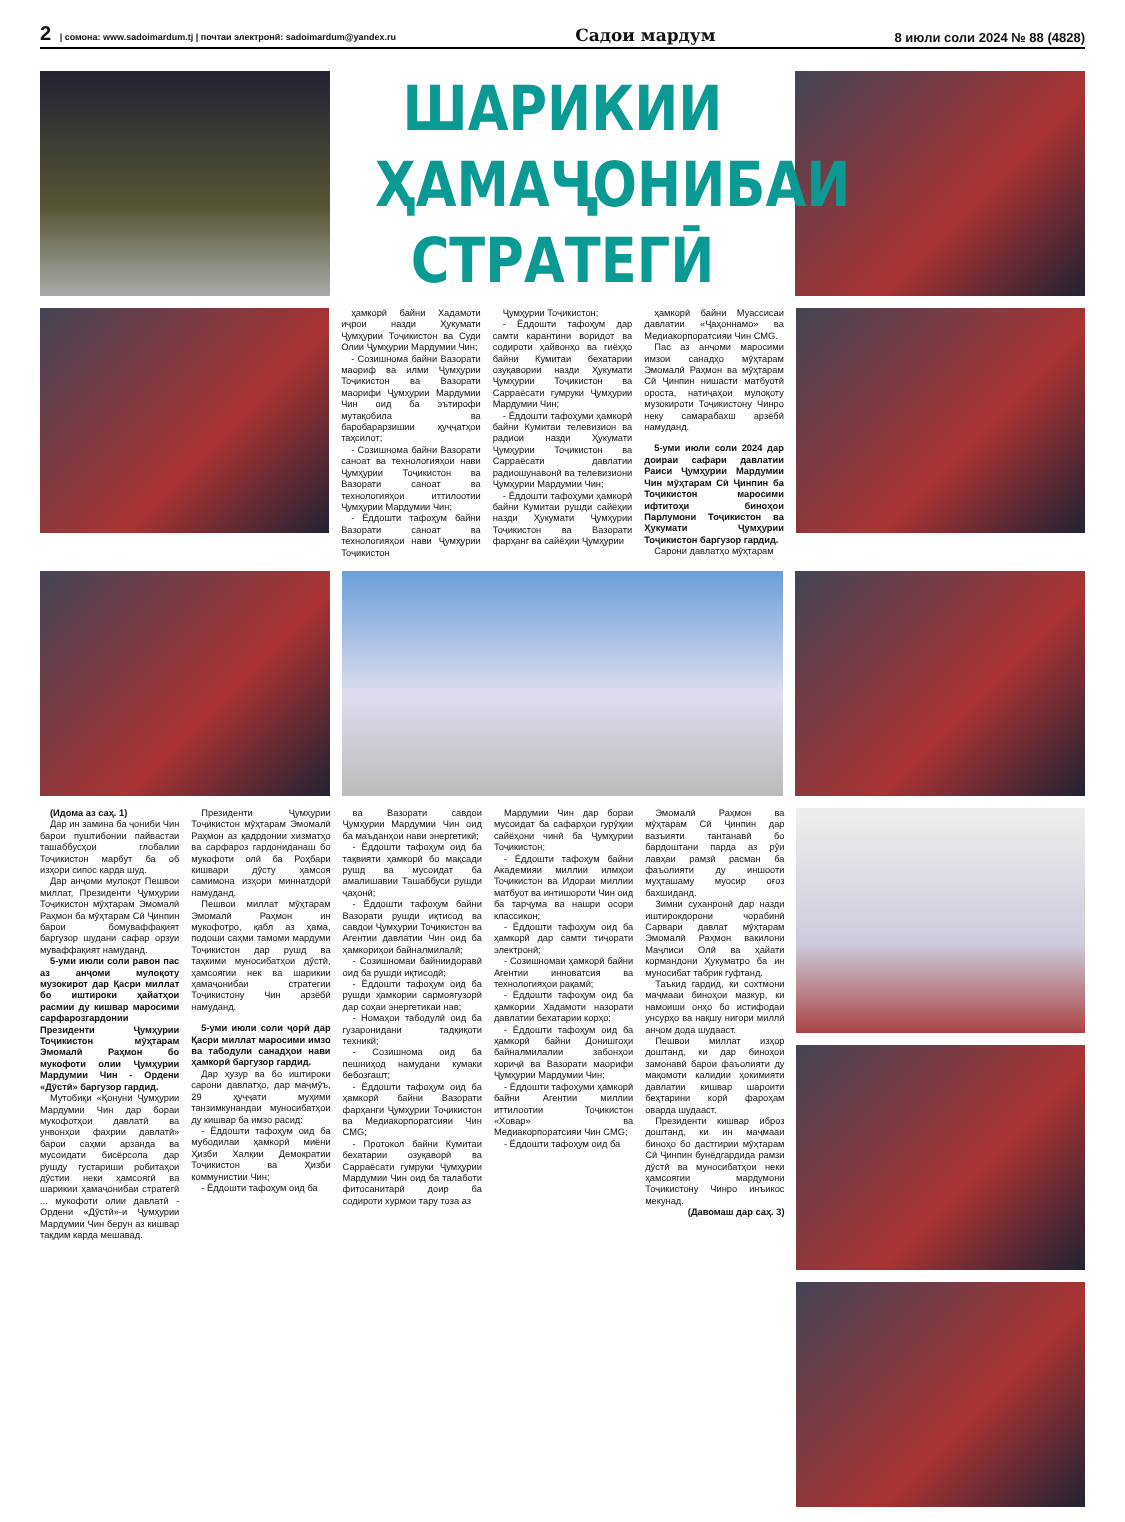2 | сомона: www.sadoimardum.tj | почтаи электронӣ: sadoimardum@yandex.ru
Садои мардум
8 июли соли 2024 № 88 (4828)
ШАРИКИИ
ҲАМАҶОНИБАИ
СТРАТЕГӢ
ҳамкорӣ байни Хадамоти иҷрои назди Ҳукумати Ҷумҳурии Тоҷикистон ва Суди Олии Ҷумҳурии Мардумии Чин;
- Созишнома байни Вазорати маориф ва илми Ҷумҳурии Тоҷикистон ва Вазорати маорифи Ҷумҳурии Мардумии Чин оид ба эътирофи мутақобила ва баробарарзишии ҳуҷҷатҳои таҳсилот;
- Созишнома байни Вазорати саноат ва технологияҳои нави Ҷумҳурии Тоҷикистон ва Вазорати саноат ва технологияҳои иттилоотии Ҷумҳурии Мардумии Чин;
- Ёддошти тафоҳум байни Вазорати саноат ва технологияҳои нави Ҷумҳурии Тоҷикистон
Ҷумҳурии Тоҷикистон;
- Ёддошти тафоҳум дар самти карантини воридот ва содироти ҳайвонҳо ва гиёҳҳо байни Кумитаи бехатарии озуқавории назди Ҳукумати Ҷумҳурии Тоҷикистон ва Сарраёсати гумруки Ҷумҳурии Мардумии Чин;
- Ёддошти тафоҳуми ҳамкорӣ байни Кумитаи телевизион ва радиои назди Ҳукумати Ҷумҳурии Тоҷикистон ва Сарраёсати давлатии радиошунавонӣ ва телевизиони Ҷумҳурии Мардумии Чин;
- Ёддошти тафоҳуми ҳамкорӣ байни Кумитаи рушди сайёҳии назди Ҳукумати Ҷумҳурии Тоҷикистон ва Вазорати фарҳанг ва сайёҳии Ҷумҳурии
ҳамкорӣ байни Муассисаи давлатии «Ҷаҳоннамо» ва Медиакорпоратсияи Чин CMG.
Пас аз анҷоми маросими имзои санадҳо мӯҳтарам Эмомалӣ Раҳмон ва мӯҳтарам Сӣ Ҷинпин нишасти матбуотӣ ороста, натиҷаҳои мулоқоту музокироти Тоҷикистону Чинро неку самарабахш арзёбӣ намуданд.
5-уми июли соли 2024 дар доираи сафари давлатии Раиси Ҷумҳурии Мардумии Чин мӯҳтарам Сӣ Ҷинпин ба Тоҷикистон маросими ифтитоҳи биноҳои Парлумони Тоҷикистон ва Ҳукумати Ҷумҳурии Тоҷикистон баргузор гардид.
Сарони давлатҳо мӯҳтарам
(Идома аз саҳ. 1)
Дар ин замина ба ҷониби Чин барои пуштибонии пайвастаи ташаббусҳои глобалии Тоҷикистон марбут ба об изҳори сипос карда шуд.
Дар анҷоми мулоқот Пешвои миллат, Президенти Ҷумҳурии Тоҷикистон мӯҳтарам Эмомалӣ Раҳмон ба мӯҳтарам Сӣ Ҷинпин барои бомуваффақият баргузор шудани сафар орзуи муваффақият намуданд.
5-уми июли соли равон пас аз анҷоми мулоқоту музокирот дар Қасри миллат бо иштироки ҳайатҳои расмии ду кишвар маросими сарфарозгардонии Президенти Ҷумҳурии Тоҷикистон мӯҳтарам Эмомалӣ Раҳмон бо мукофоти олии Ҷумҳурии Мардумии Чин - Ордени «Дӯстӣ» баргузор гардид.
Мутобиқи «Қонуни Ҷумҳурии Мардумии Чин дар бораи мукофотҳои давлатӣ ва унвонҳои фахрии давлатӣ» барои саҳми арзанда ва мусоидати бисёрсола дар рушду густариши робитаҳои дӯстии неки ҳамсоягӣ ва шарикии ҳамаҷонибаи стратегӣ ... мукофоти олии давлатӣ - Ордени «Дӯстӣ»-и Ҷумҳурии Мардумии Чин берун аз кишвар тақдим карда мешавад.
Президенти Ҷумҳурии Тоҷикистон мӯҳтарам Эмомалӣ Раҳмон аз қадрдонии хизматҳо ва сарфароз гардониданаш бо мукофоти олӣ ба Роҳбари кишвари дӯсту ҳамсоя самимона изҳори миннатдорӣ намуданд.
Пешвои миллат мӯҳтарам Эмомалӣ Раҳмон ин мукофотро, қабл аз ҳама, подоши саҳми тамоми мардуми Тоҷикистон дар рушд ва таҳкими муносибатҳои дӯстӣ, ҳамсоягии нек ва шарикии ҳамаҷонибаи стратегии Тоҷикистону Чин арзёбӣ намуданд.
5-уми июли соли ҷорӣ дар Қасри миллат маросими имзо ва табодули санадҳои нави ҳамкорӣ баргузор гардид.
Дар ҳузур ва бо иштироки сарони давлатҳо, дар маҷмӯъ, 29 ҳуҷҷати муҳими танзимкунандаи муносибатҳои ду кишвар ба имзо расид:
- Ёддошти тафоҳум оид ба мубодилаи ҳамкорӣ миёни Ҳизби Халқии Демократии Тоҷикистон ва Ҳизби коммунистии Чин;
- Ёддошти тафоҳум оид ба
ва Вазорати савдои Ҷумҳурии Мардумии Чин оид ба маъданҳои нави энергетикӣ;
- Ёддошти тафоҳум оид ба тақвияти ҳамкорӣ бо мақсади рушд ва мусоидат ба амалишавии Ташаббуси рушди ҷаҳонӣ;
- Ёддошти тафоҳум байни Вазорати рушди иқтисод ва савдои Ҷумҳурии Тоҷикистон ва Агентии давлатии Чин оид ба ҳамкориҳои байналмилалӣ;
- Созишномаи байниидоравӣ оид ба рушди иқтисодӣ;
- Ёддошти тафоҳум оид ба рушди ҳамкории сармоягузорӣ дар соҳаи энергетикаи нав;
- Номаҳои табодулӣ оид ба гузаронидани тадқиқоти техникӣ;
- Созишнома оид ба пешниҳод намудани кумаки бебозгашт;
- Ёддошти тафоҳум оид ба ҳамкорӣ байни Вазорати фарҳанги Ҷумҳурии Тоҷикистон ва Медиакорпоратсияи Чин CMG;
- Протокол байни Кумитаи бехатарии озуқаворӣ ва Сарраёсати гумруки Ҷумҳурии Мардумии Чин оид ба талаботи фитосанитарӣ доир ба содироти хурмои тару тоза аз
Мардумии Чин дар бораи мусоидат ба сафарҳои гурӯҳии сайёҳони чинӣ ба Ҷумҳурии Тоҷикистон;
- Ёддошти тафоҳум байни Академияи миллии илмҳои Тоҷикистон ва Идораи миллии матбуот ва интишороти Чин оид ба тарҷума ва нашри осори классикон;
- Ёддошти тафоҳум оид ба ҳамкорӣ дар самти тиҷорати электронӣ;
- Созишномаи ҳамкорӣ байни Агентии инноватсия ва технологияҳои рақамӣ;
- Ёддошти тафоҳум оид ба ҳамкории Хадамоти назорати давлатии бехатарии корҳо;
- Ёддошти тафоҳум оид ба ҳамкорӣ байни Донишгоҳи байналмилалии забонҳои хориҷӣ ва Вазорати маорифи Ҷумҳурии Мардумии Чин;
- Ёддошти тафоҳуми ҳамкорӣ байни Агентии миллии иттилоотии Тоҷикистон «Ховар» ва Медиакорпоратсияи Чин CMG;
- Ёддошти тафоҳум оид ба
Эмомалӣ Раҳмон ва мӯҳтарам Сӣ Ҷинпин дар вазъияти тантанавӣ бо бардоштани парда аз рӯи лавҳаи рамзӣ расман ба фаъолияти ду иншооти муҳташаму муосир оғоз бахшиданд.
Зимни суханронӣ дар назди иштирокдорони чорабинӣ Сарвари давлат мӯҳтарам Эмомалӣ Раҳмон вакилони Маҷлиси Олӣ ва ҳайати кормандони Ҳукуматро ба ин муносибат табрик гуфтанд.
Таъкид гардид, ки сохтмони маҷмааи биноҳои мазкур, ки намоиши онҳо бо истифодаи унсурҳо ва нақшу нигори миллӣ анҷом дода шудааст.
Пешвои миллат изҳор доштанд, ки дар биноҳои замонавӣ барои фаъолияти ду мақомоти калидии ҳокимияти давлатии кишвар шароити беҳтарини корӣ фароҳам оварда шудааст.
Президенти кишвар иброз доштанд, ки ин маҷмааи биноҳо бо дастгирии мӯҳтарам Сӣ Ҷинпин бунёдгардида рамзи дӯстӣ ва муносибатҳои неки ҳамсоягии мардумони Тоҷикистону Чинро инъикос мекунад.
(Давомаш дар саҳ. 3)